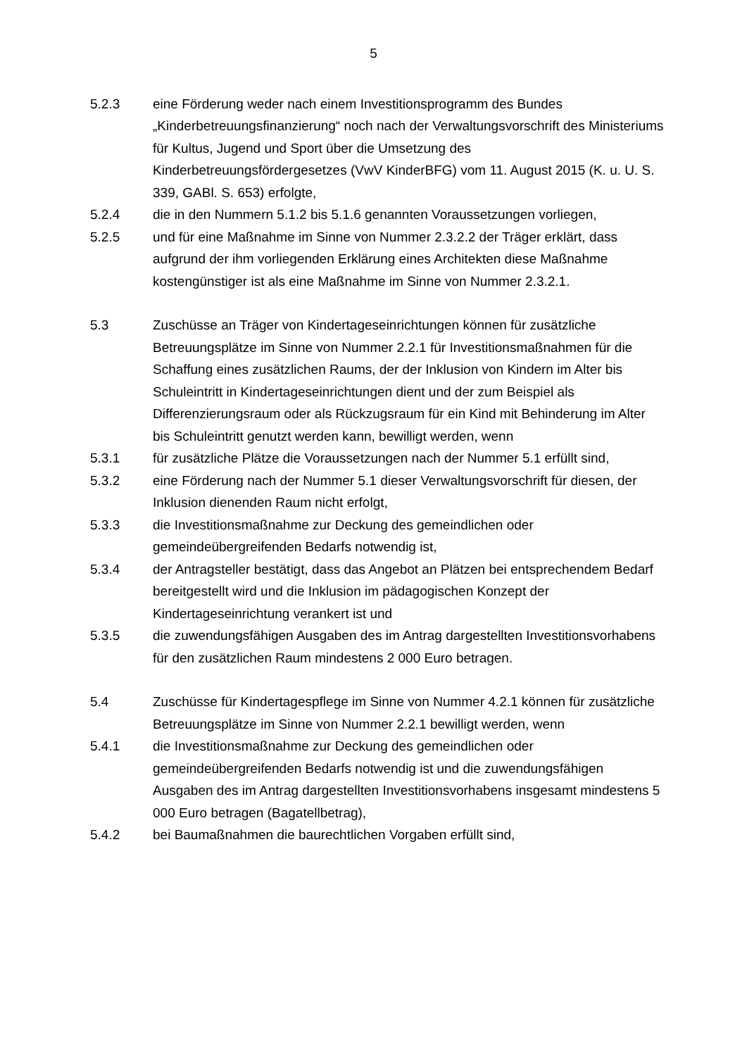5
5.2.3 eine Förderung weder nach einem Investitionsprogramm des Bundes „Kinderbetreuungsfinanzierung“ noch nach der Verwaltungsvorschrift des Ministeriums für Kultus, Jugend und Sport über die Umsetzung des Kinderbetreuungsfördergesetzes (VwV KinderBFG) vom 11. August 2015 (K. u. U. S. 339, GABl. S. 653) erfolgte,
5.2.4 die in den Nummern 5.1.2 bis 5.1.6 genannten Voraussetzungen vorliegen,
5.2.5 und für eine Maßnahme im Sinne von Nummer 2.3.2.2 der Träger erklärt, dass aufgrund der ihm vorliegenden Erklärung eines Architekten diese Maßnahme kostengünstiger ist als eine Maßnahme im Sinne von Nummer 2.3.2.1.
5.3 Zuschüsse an Träger von Kindertageseinrichtungen können für zusätzliche Betreuungsplätze im Sinne von Nummer 2.2.1 für Investitionsmaßnahmen für die Schaffung eines zusätzlichen Raums, der der Inklusion von Kindern im Alter bis Schuleintritt in Kindertageseinrichtungen dient und der zum Beispiel als Differenzierungsraum oder als Rückzugsraum für ein Kind mit Behinderung im Alter bis Schuleintritt genutzt werden kann, bewilligt werden, wenn
5.3.1 für zusätzliche Plätze die Voraussetzungen nach der Nummer 5.1 erfüllt sind,
5.3.2 eine Förderung nach der Nummer 5.1 dieser Verwaltungsvorschrift für diesen, der Inklusion dienenden Raum nicht erfolgt,
5.3.3 die Investitionsmaßnahme zur Deckung des gemeindlichen oder gemeindeübergreifenden Bedarfs notwendig ist,
5.3.4 der Antragsteller bestätigt, dass das Angebot an Plätzen bei entsprechendem Bedarf bereitgestellt wird und die Inklusion im pädagogischen Konzept der Kindertageseinrichtung verankert ist und
5.3.5 die zuwendungsfähigen Ausgaben des im Antrag dargestellten Investitionsvorhabens für den zusätzlichen Raum mindestens 2 000 Euro betragen.
5.4 Zuschüsse für Kindertagespflege im Sinne von Nummer 4.2.1 können für zusätzliche Betreuungsplätze im Sinne von Nummer 2.2.1 bewilligt werden, wenn
5.4.1 die Investitionsmaßnahme zur Deckung des gemeindlichen oder gemeindeübergreifenden Bedarfs notwendig ist und die zuwendungsfähigen Ausgaben des im Antrag dargestellten Investitionsvorhabens insgesamt mindestens 5 000 Euro betragen (Bagatellbetrag),
5.4.2 bei Baumaßnahmen die baurechtlichen Vorgaben erfüllt sind,